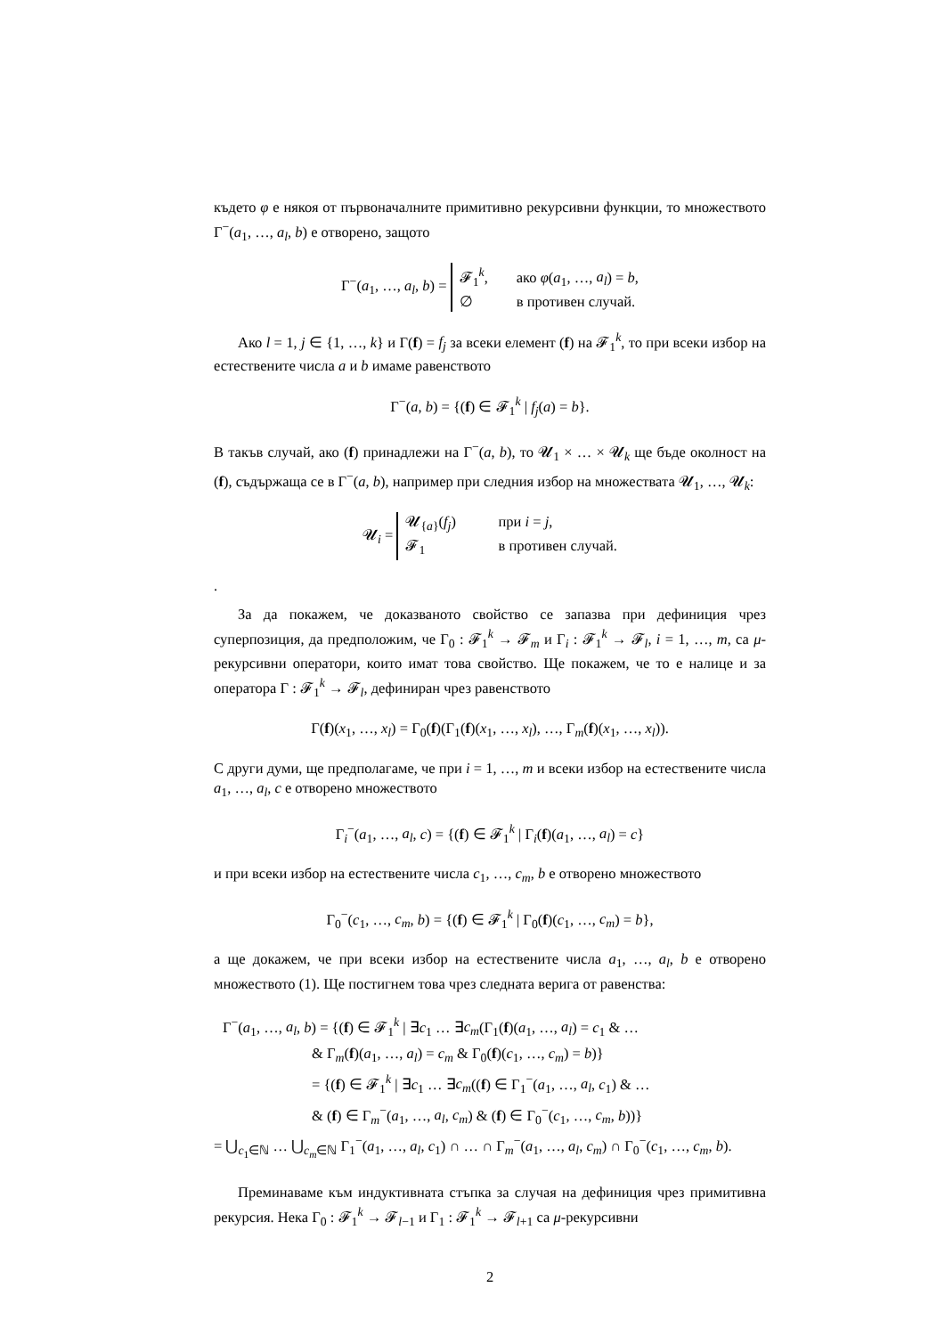където φ е някоя от първоначалните примитивно рекурсивни функции, то множеството Γ<sup>−</sup>(a<sub>1</sub>, …, a<sub>l</sub>, b) е отворено, защото
Γ<sup>−</sup>(a<sub>1</sub>, …, a<sub>l</sub>, b) =
𝓕<sub>1</sub><sup>k</sup>, ако φ(a<sub>1</sub>, …, a<sub>l</sub>) = b,
∅ в противен случай.
Ако l = 1, j ∈ {1, …, k} и Γ(f) = f<sub>j</sub> за всеки елемент (f) на 𝓕<sub>1</sub><sup>k</sup>, то при всеки избор на естествените числа a и b имаме равенството
Γ<sup>−</sup>(a, b) = {(f) ∈ 𝓕<sub>1</sub><sup>k</sup> | f<sub>j</sub>(a) = b}.
В такъв случай, ако (f) принадлежи на Γ<sup>−</sup>(a, b), то 𝓤<sub>1</sub> × … × 𝓤<sub>k</sub> ще бъде околност на (f), съдържаща се в Γ<sup>−</sup>(a, b), например при следния избор на множествата 𝓤<sub>1</sub>, …, 𝓤<sub>k</sub>:
𝓤<sub>i</sub> =
𝓤<sub>{a}</sub>(f<sub>j</sub>) при i = j,
𝓕<sub>1</sub> в противен случай.
.
За да покажем, че доказваното свойство се запазва при дефиниция чрез суперпозиция, да предположим, че Γ<sub>0</sub> : 𝓕<sub>1</sub><sup>k</sup> → 𝓕<sub>m</sub> и Γ<sub>i</sub> : 𝓕<sub>1</sub><sup>k</sup> → 𝓕<sub>l</sub>, i = 1, …, m, са μ-рекурсивни оператори, които имат това свойство. Ще покажем, че то е налице и за оператора Γ : 𝓕<sub>1</sub><sup>k</sup> → 𝓕<sub>l</sub>, дефиниран чрез равенството
Γ(f)(x<sub>1</sub>, …, x<sub>l</sub>) = Γ<sub>0</sub>(f)(Γ<sub>1</sub>(f)(x<sub>1</sub>, …, x<sub>l</sub>), …, Γ<sub>m</sub>(f)(x<sub>1</sub>, …, x<sub>l</sub>)).
С други думи, ще предполагаме, че при i = 1, …, m и всеки избор на естествените числа a<sub>1</sub>, …, a<sub>l</sub>, c е отворено множеството
Γ<sub>i</sub><sup>−</sup>(a<sub>1</sub>, …, a<sub>l</sub>, c) = {(f) ∈ 𝓕<sub>1</sub><sup>k</sup> | Γ<sub>i</sub>(f)(a<sub>1</sub>, …, a<sub>l</sub>) = c}
и при всеки избор на естествените числа c<sub>1</sub>, …, c<sub>m</sub>, b е отворено множеството
Γ<sub>0</sub><sup>−</sup>(c<sub>1</sub>, …, c<sub>m</sub>, b) = {(f) ∈ 𝓕<sub>1</sub><sup>k</sup> | Γ<sub>0</sub>(f)(c<sub>1</sub>, …, c<sub>m</sub>) = b},
а ще докажем, че при всеки избор на естествените числа a<sub>1</sub>, …, a<sub>l</sub>, b е отворено множеството (1). Ще постигнем това чрез следната верига от равенства:
Γ<sup>−</sup>(a<sub>1</sub>, …, a<sub>l</sub>, b) = {(f) ∈ 𝓕<sub>1</sub><sup>k</sup> | ∃c<sub>1</sub> … ∃c<sub>m</sub>(Γ<sub>1</sub>(f)(a<sub>1</sub>, …, a<sub>l</sub>) = c<sub>1</sub> & …
& Γ<sub>m</sub>(f)(a<sub>1</sub>, …, a<sub>l</sub>) = c<sub>m</sub> & Γ<sub>0</sub>(f)(c<sub>1</sub>, …, c<sub>m</sub>) = b)}
= {(f) ∈ 𝓕<sub>1</sub><sup>k</sup> | ∃c<sub>1</sub> … ∃c<sub>m</sub>((f) ∈ Γ<sub>1</sub><sup>−</sup>(a<sub>1</sub>, …, a<sub>l</sub>, c<sub>1</sub>) & …
& (f) ∈ Γ<sub>m</sub><sup>−</sup>(a<sub>1</sub>, …, a<sub>l</sub>, c<sub>m</sub>) & (f) ∈ Γ<sub>0</sub><sup>−</sup>(c<sub>1</sub>, …, c<sub>m</sub>, b))}
= ⋃<sub>c<sub>1</sub>∈ℕ</sub> … ⋃<sub>c<sub>m</sub>∈ℕ</sub> Γ<sub>1</sub><sup>−</sup>(a<sub>1</sub>, …, a<sub>l</sub>, c<sub>1</sub>) ∩ … ∩ Γ<sub>m</sub><sup>−</sup>(a<sub>1</sub>, …, a<sub>l</sub>, c<sub>m</sub>) ∩ Γ<sub>0</sub><sup>−</sup>(c<sub>1</sub>, …, c<sub>m</sub>, b).
Преминаваме към индуктивната стъпка за случая на дефиниция чрез примитивна рекурсия. Нека Γ<sub>0</sub> : 𝓕<sub>1</sub><sup>k</sup> → 𝓕<sub>l−1</sub> и Γ<sub>1</sub> : 𝓕<sub>1</sub><sup>k</sup> → 𝓕<sub>l+1</sub> са μ-рекурсивни
2